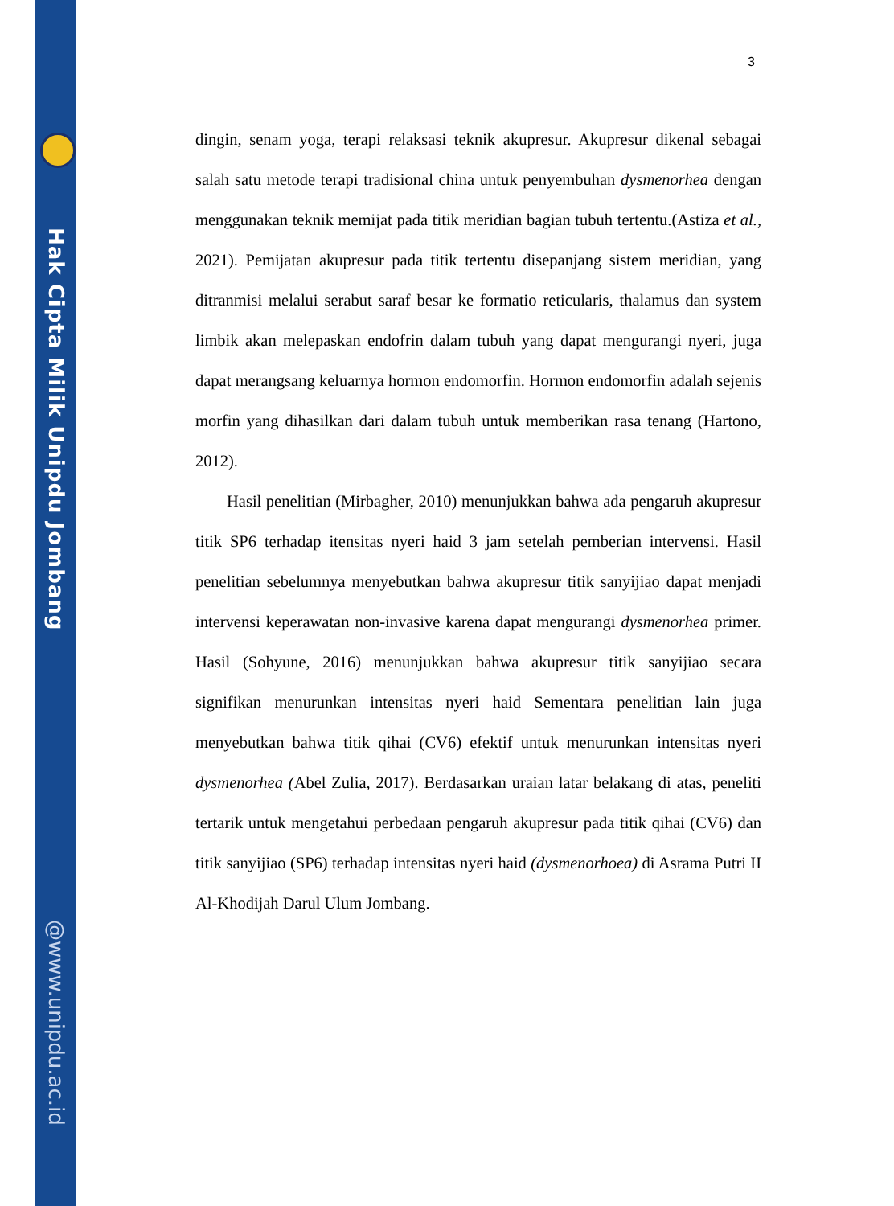Hak Cipta Milik Unipdu Jombang
@www.unipdu.ac.id
3
dingin, senam yoga, terapi relaksasi teknik akupresur. Akupresur dikenal sebagai salah satu metode terapi tradisional china untuk penyembuhan dysmenorhea dengan menggunakan teknik memijat pada titik meridian bagian tubuh tertentu.(Astiza et al., 2021). Pemijatan akupresur pada titik tertentu disepanjang sistem meridian, yang ditranmisi melalui serabut saraf besar ke formatio reticularis, thalamus dan system limbik akan melepaskan endofrin dalam tubuh yang dapat mengurangi nyeri, juga dapat merangsang keluarnya hormon endomorfin. Hormon endomorfin adalah sejenis morfin yang dihasilkan dari dalam tubuh untuk memberikan rasa tenang (Hartono, 2012).
Hasil penelitian (Mirbagher, 2010) menunjukkan bahwa ada pengaruh akupresur titik SP6 terhadap itensitas nyeri haid 3 jam setelah pemberian intervensi. Hasil penelitian sebelumnya menyebutkan bahwa akupresur titik sanyijiao dapat menjadi intervensi keperawatan non-invasive karena dapat mengurangi dysmenorhea primer. Hasil (Sohyune, 2016) menunjukkan bahwa akupresur titik sanyijiao secara signifikan menurunkan intensitas nyeri haid Sementara penelitian lain juga menyebutkan bahwa titik qihai (CV6) efektif untuk menurunkan intensitas nyeri dysmenorhea (Abel Zulia, 2017). Berdasarkan uraian latar belakang di atas, peneliti tertarik untuk mengetahui perbedaan pengaruh akupresur pada titik qihai (CV6) dan titik sanyijiao (SP6) terhadap intensitas nyeri haid (dysmenorhoea) di Asrama Putri II Al-Khodijah Darul Ulum Jombang.